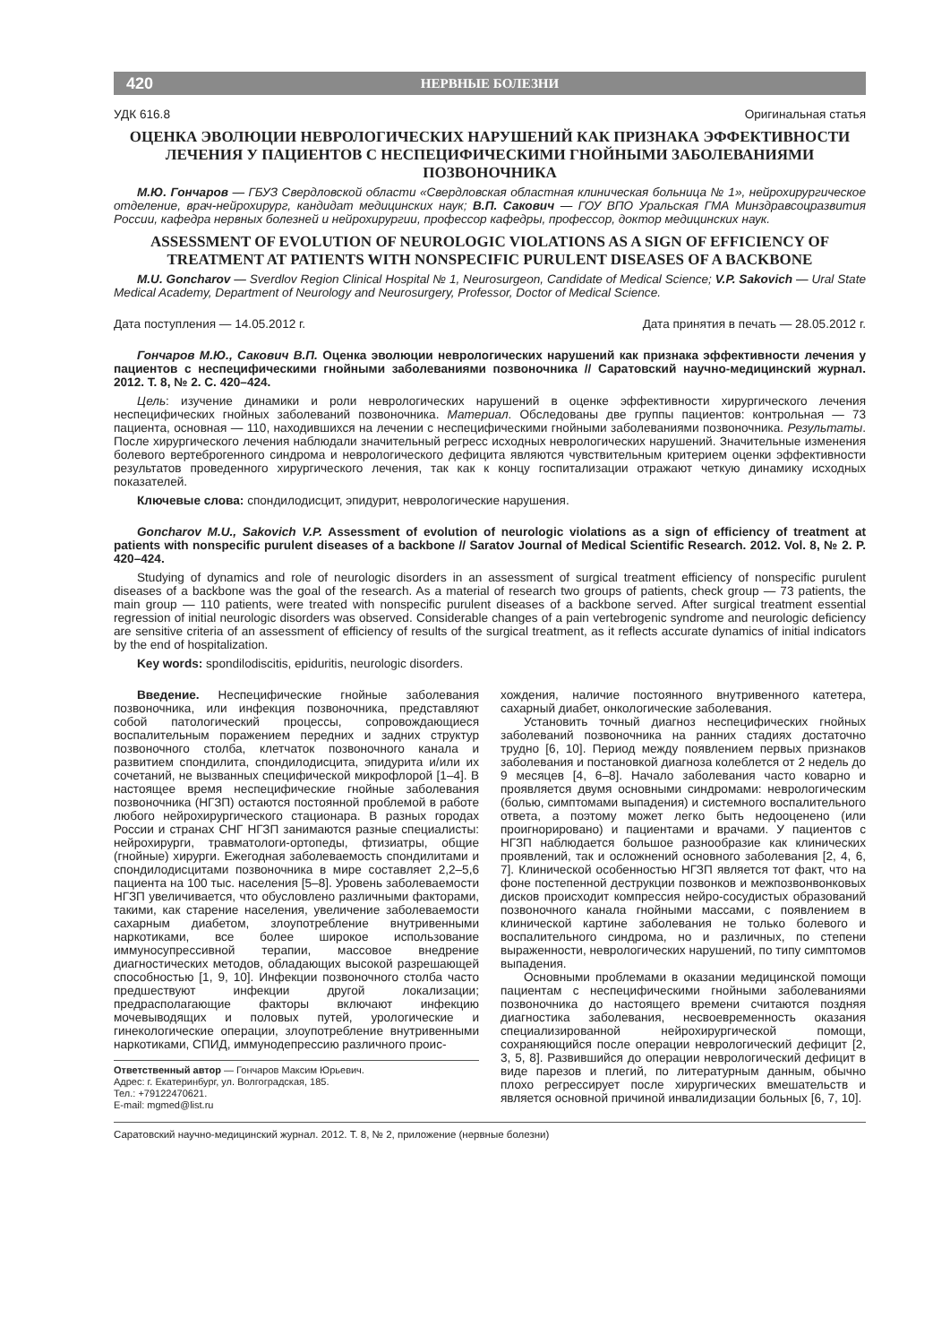420 НЕРВНЫЕ БОЛЕЗНИ
УДК 616.8 Оригинальная статья
ОЦЕНКА ЭВОЛЮЦИИ НЕВРОЛОГИЧЕСКИХ НАРУШЕНИЙ КАК ПРИЗНАКА ЭФФЕКТИВНОСТИ ЛЕЧЕНИЯ У ПАЦИЕНТОВ С НЕСПЕЦИФИЧЕСКИМИ ГНОЙНЫМИ ЗАБОЛЕВАНИЯМИ ПОЗВОНОЧНИКА
М.Ю. Гончаров — ГБУЗ Свердловской области «Свердловская областная клиническая больница № 1», нейрохирургическое отделение, врач-нейрохирург, кандидат медицинских наук; В.П. Сакович — ГОУ ВПО Уральская ГМА Минздравсоцразвития России, кафедра нервных болезней и нейрохирургии, профессор кафедры, профессор, доктор медицинских наук.
ASSESSMENT OF EVOLUTION OF NEUROLOGIC VIOLATIONS AS A SIGN OF EFFICIENCY OF TREATMENT AT PATIENTS WITH NONSPECIFIC PURULENT DISEASES OF A BACKBONE
M.U. Goncharov — Sverdlov Region Clinical Hospital № 1, Neurosurgeon, Candidate of Medical Science; V.P. Sakovich — Ural State Medical Academy, Department of Neurology and Neurosurgery, Professor, Doctor of Medical Science.
Дата поступления — 14.05.2012 г. Дата принятия в печать — 28.05.2012 г.
Гончаров М.Ю., Сакович В.П. Оценка эволюции неврологических нарушений как признака эффективности лечения у пациентов с неспецифическими гнойными заболеваниями позвоночника // Саратовский научно-медицинский журнал. 2012. Т. 8, № 2. С. 420–424.
Цель: изучение динамики и роли неврологических нарушений в оценке эффективности хирургического лечения неспецифических гнойных заболеваний позвоночника. Материал. Обследованы две группы пациентов: контрольная — 73 пациента, основная — 110, находившихся на лечении с неспецифическими гнойными заболеваниями позвоночника. Результаты. После хирургического лечения наблюдали значительный регресс исходных неврологических нарушений. Значительные изменения болевого вертеброгенного синдрома и неврологического дефицита являются чувствительным критерием оценки эффективности результатов проведенного хирургического лечения, так как к концу госпитализации отражают четкую динамику исходных показателей.
Ключевые слова: спондилодисцит, эпидурит, неврологические нарушения.
Goncharov M.U., Sakovich V.P. Assessment of evolution of neurologic violations as a sign of efficiency of treatment at patients with nonspecific purulent diseases of a backbone // Saratov Journal of Medical Scientific Research. 2012. Vol. 8, № 2. P. 420–424.
Studying of dynamics and role of neurologic disorders in an assessment of surgical treatment efficiency of nonspecific purulent diseases of a backbone was the goal of the research. As a material of research two groups of patients, check group — 73 patients, the main group — 110 patients, were treated with nonspecific purulent diseases of a backbone served. After surgical treatment essential regression of initial neurologic disorders was observed. Considerable changes of a pain vertebrogenic syndrome and neurologic deficiency are sensitive criteria of an assessment of efficiency of results of the surgical treatment, as it reflects accurate dynamics of initial indicators by the end of hospitalization.
Key words: spondilodiscitis, epiduritis, neurologic disorders.
Введение. Неспецифические гнойные заболевания позвоночника, или инфекция позвоночника, представляют собой патологический процессы, сопровождающиеся воспалительным поражением передних и задних структур позвоночного столба, клетчаток позвоночного канала и развитием спондилита, спондилодисцита, эпидурита и/или их сочетаний, не вызванных специфической микрофлорой [1–4]. В настоящее время неспецифические гнойные заболевания позвоночника (НГЗП) остаются постоянной проблемой в работе любого нейрохирургического стационара. В разных городах России и странах СНГ НГЗП занимаются разные специалисты: нейрохирурги, травматологи-ортопеды, фтизиатры, общие (гнойные) хирурги. Ежегодная заболеваемость спондилитами и спондилодисцитами позвоночника в мире составляет 2,2–5,6 пациента на 100 тыс. населения [5–8]. Уровень заболеваемости НГЗП увеличивается, что обусловлено различными факторами, такими, как старение населения, увеличение заболеваемости сахарным диабетом, злоупотребление внутривенными наркотиками, все более широкое использование иммуносупрессивной терапии, массовое внедрение диагностических методов, обладающих высокой разрешающей способностью [1, 9, 10]. Инфекции позвоночного столба часто предшествуют инфекции другой локализации; предрасполагающие факторы включают инфекцию мочевыводящих и половых путей, урологические и гинекологические операции, злоупотребление внутривенными наркотиками, СПИД, иммунодепрессию различного проис-
Ответственный автор — Гончаров Максим Юрьевич.
Адрес: г. Екатеринбург, ул. Волгоградская, 185.
Тел.: +79122470621.
E-mail: mgmed@list.ru
хождения, наличие постоянного внутривенного катетера, сахарный диабет, онкологические заболевания.
Установить точный диагноз неспецифических гнойных заболеваний позвоночника на ранних стадиях достаточно трудно [6, 10]. Период между появлением первых признаков заболевания и постановкой диагноза колеблется от 2 недель до 9 месяцев [4, 6–8]. Начало заболевания часто коварно и проявляется двумя основными синдромами: неврологическим (болью, симптомами выпадения) и системного воспалительного ответа, а поэтому может легко быть недооценено (или проигнорировано) и пациентами и врачами. У пациентов с НГЗП наблюдается большое разнообразие как клинических проявлений, так и осложнений основного заболевания [2, 4, 6, 7]. Клинической особенностью НГЗП является тот факт, что на фоне постепенной деструкции позвонков и межпозвонвонковых дисков происходит компрессия нейро-сосудистых образований позвоночного канала гнойными массами, с появлением в клинической картине заболевания не только болевого и воспалительного синдрома, но и различных, по степени выраженности, неврологических нарушений, по типу симптомов выпадения.
Основными проблемами в оказании медицинской помощи пациентам с неспецифическими гнойными заболеваниями позвоночника до настоящего времени считаются поздняя диагностика заболевания, несвоевременность оказания специализированной нейрохирургической помощи, сохраняющийся после операции неврологический дефицит [2, 3, 5, 8]. Развившийся до операции неврологический дефицит в виде парезов и плегий, по литературным данным, обычно плохо регрессирует после хирургических вмешательств и является основной причиной инвалидизации больных [6, 7, 10].
Саратовский научно-медицинский журнал. 2012. Т. 8, № 2, приложение (нервные болезни)